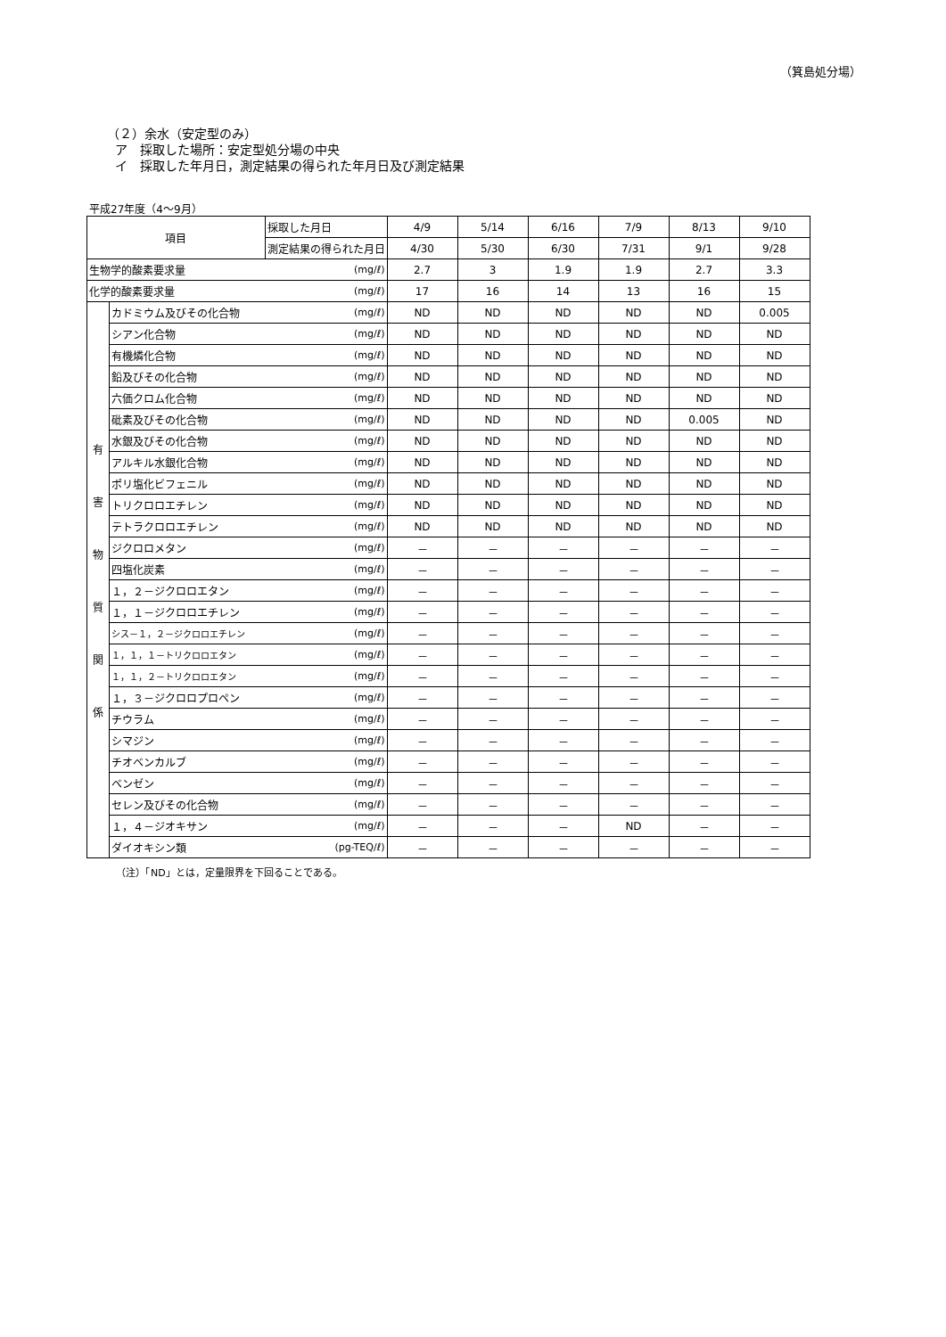（箕島処分場）
（２）余水（安定型のみ）
ア　採取した場所：安定型処分場の中央
イ　採取した年月日，測定結果の得られた年月日及び測定結果
平成27年度（4～9月）
| 項目 | | 採取した月日 | | 4/9 | 5/14 | 6/16 | 7/9 | 8/13 | 9/10 |
| | | 測定結果の得られた月日 | | 4/30 | 5/30 | 6/30 | 7/31 | 9/1 | 9/28 |
| 生物学的酸素要求量 | | | (mg/ℓ) | 2.7 | 3 | 1.9 | 1.9 | 2.7 | 3.3 |
| 化学的酸素要求量 | | | (mg/ℓ) | 17 | 16 | 14 | 13 | 16 | 15 |
| 有 害 物 質 関 係 | カドミウム及びその化合物 | | (mg/ℓ) | ND | ND | ND | ND | ND | 0.005 |
| | シアン化合物 | | (mg/ℓ) | ND | ND | ND | ND | ND | ND |
| | 有機燐化合物 | | (mg/ℓ) | ND | ND | ND | ND | ND | ND |
| | 鉛及びその化合物 | | (mg/ℓ) | ND | ND | ND | ND | ND | ND |
| | 六価クロム化合物 | | (mg/ℓ) | ND | ND | ND | ND | ND | ND |
| | 砒素及びその化合物 | | (mg/ℓ) | ND | ND | ND | ND | 0.005 | ND |
| | 水銀及びその化合物 | | (mg/ℓ) | ND | ND | ND | ND | ND | ND |
| | アルキル水銀化合物 | | (mg/ℓ) | ND | ND | ND | ND | ND | ND |
| | ポリ塩化ビフェニル | | (mg/ℓ) | ND | ND | ND | ND | ND | ND |
| | トリクロロエチレン | | (mg/ℓ) | ND | ND | ND | ND | ND | ND |
| | テトラクロロエチレン | | (mg/ℓ) | ND | ND | ND | ND | ND | ND |
| | ジクロロメタン | | (mg/ℓ) | － | － | － | － | － | － |
| | 四塩化炭素 | | (mg/ℓ) | － | － | － | － | － | － |
| | １，２－ジクロロエタン | | (mg/ℓ) | － | － | － | － | － | － |
| | １，１－ジクロロエチレン | | (mg/ℓ) | － | － | － | － | － | － |
| | シス－１，２－ジクロロエチレン | | (mg/ℓ) | － | － | － | － | － | － |
| | １，１，１－トリクロロエタン | | (mg/ℓ) | － | － | － | － | － | － |
| | １，１，２－トリクロロエタン | | (mg/ℓ) | － | － | － | － | － | － |
| | １，３－ジクロロプロペン | | (mg/ℓ) | － | － | － | － | － | － |
| | チウラム | | (mg/ℓ) | － | － | － | － | － | － |
| | シマジン | | (mg/ℓ) | － | － | － | － | － | － |
| | チオベンカルブ | | (mg/ℓ) | － | － | － | － | － | － |
| | ベンゼン | | (mg/ℓ) | － | － | － | － | － | － |
| | セレン及びその化合物 | | (mg/ℓ) | － | － | － | － | － | － |
| | １，４－ジオキサン | | (mg/ℓ) | － | － | － | ND | － | － |
| | ダイオキシン類 | | (pg-TEQ/ℓ) | － | － | － | － | － | － |
（注）「ND」とは，定量限界を下回ることである。